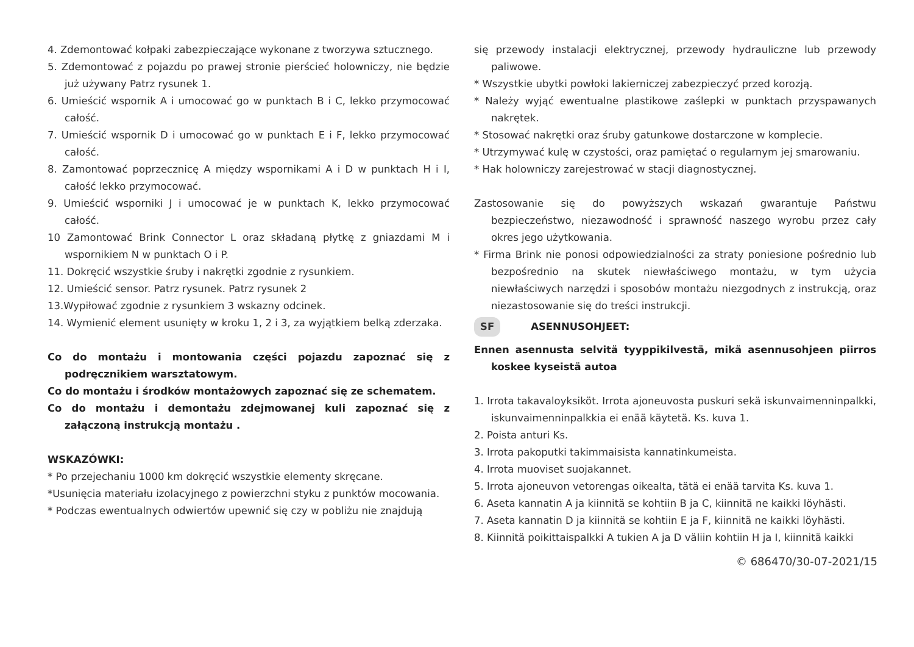4. Zdemontować kołpaki zabezpieczające wykonane z tworzywa sztucznego.
5. Zdemontować z pojazdu po prawej stronie pierścieć holowniczy, nie będzie już używany Patrz rysunek 1.
6. Umieścić wspornik A i umocować go w punktach B i C, lekko przymocować całość.
7. Umieścić wspornik D i umocować go w punktach E i F, lekko przymocować całość.
8. Zamontować poprzecznicę A między wspornikami A i D w punktach H i I, całość lekko przymocować.
9. Umieścić wsporniki J i umocować je w punktach K, lekko przymocować całość.
10 Zamontować Brink Connector L oraz składaną płytkę z gniazdami M i wspornikiem N w punktach O i P.
11. Dokręcić wszystkie śruby i nakrętki zgodnie z rysunkiem.
12. Umieścić sensor. Patrz rysunek. Patrz rysunek 2
13.Wypiłować zgodnie z rysunkiem 3 wskazny odcinek.
14. Wymienić element usunięty w kroku 1, 2 i 3, za wyjątkiem belką zderzaka.
Co do montażu i montowania części pojazdu zapoznać się z podręcznikiem warsztatowym.
Co do montażu i środków montażowych zapoznać się ze schematem.
Co do montażu i demontażu zdejmowanej kuli zapoznać się z załączoną instrukcją montażu .
WSKAZÓWKI:
* Po przejechaniu 1000 km dokręcić wszystkie elementy skręcane.
*Usunięcia materiału izolacyjnego z powierzchni styku z punktów mocowania.
* Podczas ewentualnych odwiertów upewnić się czy w pobliżu nie znajdują
się przewody instalacji elektrycznej, przewody hydrauliczne lub przewody paliwowe.
* Wszystkie ubytki powłoki lakierniczej zabezpieczyć przed korozją.
* Należy wyjąć ewentualne plastikowe zaślepki w punktach przyspawanych nakrętek.
* Stosować nakrętki oraz śruby gatunkowe dostarczone w komplecie.
* Utrzymywać kulę w czystości, oraz pamiętać o regularnym jej smarowaniu.
* Hak holowniczy zarejestrować w stacji diagnostycznej.
Zastosowanie się do powyższych wskazań gwarantuje Państwu bezpieczeństwo, niezawodność i sprawność naszego wyrobu przez cały okres jego użytkowania.
* Firma Brink nie ponosi odpowiedzialności za straty poniesione pośrednio lub bezpośrednio na skutek niewłaściwego montażu, w tym użycia niewłaściwych narzędzi i sposobów montażu niezgodnych z instrukcją, oraz niezastosowanie się do treści instrukcji.
SF ASENNUSOHJEET:
Ennen asennusta selvitä tyyppikilvestä, mikä asennusohjeen piirros koskee kyseistä autoa
1. Irrota takavaloyksiköt. Irrota ajoneuvosta puskuri sekä iskunvaimenninpalkki, iskunvaimenninpalkkia ei enää käytetä. Ks. kuva 1.
2. Poista anturi Ks.
3. Irrota pakoputki takimmaisista kannatinkumeista.
4. Irrota muoviset suojakannet.
5. Irrota ajoneuvon vetorengas oikealta, tätä ei enää tarvita Ks. kuva 1.
6. Aseta kannatin A ja kiinnitä se kohtiin B ja C, kiinnitä ne kaikki löyhästi.
7. Aseta kannatin D ja kiinnitä se kohtiin E ja F, kiinnitä ne kaikki löyhästi.
8. Kiinnitä poikittaispalkki A tukien A ja D väliin kohtiin H ja I, kiinnitä kaikki
© 686470/30-07-2021/15